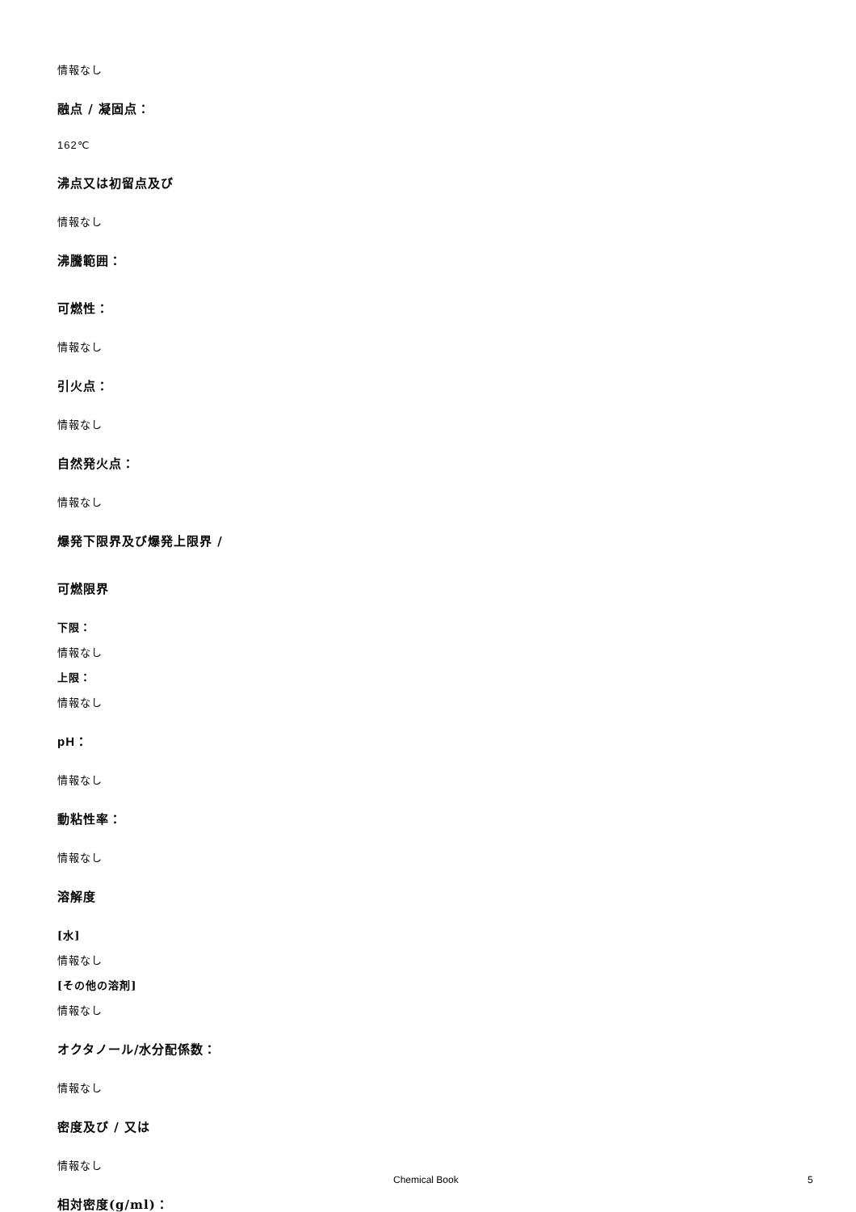情報なし
融点 / 凝固点：
162℃
沸点又は初留点及び
情報なし
沸騰範囲：
可燃性：
情報なし
引火点：
情報なし
自然発火点：
情報なし
爆発下限界及び爆発上限界 /
可燃限界
下限：
情報なし
上限：
情報なし
pH：
情報なし
動粘性率：
情報なし
溶解度
[水]
情報なし
[その他の溶剤]
情報なし
オクタノール/水分配係数：
情報なし
密度及び / 又は
情報なし
相対密度(g/ml)：
Chemical Book 5